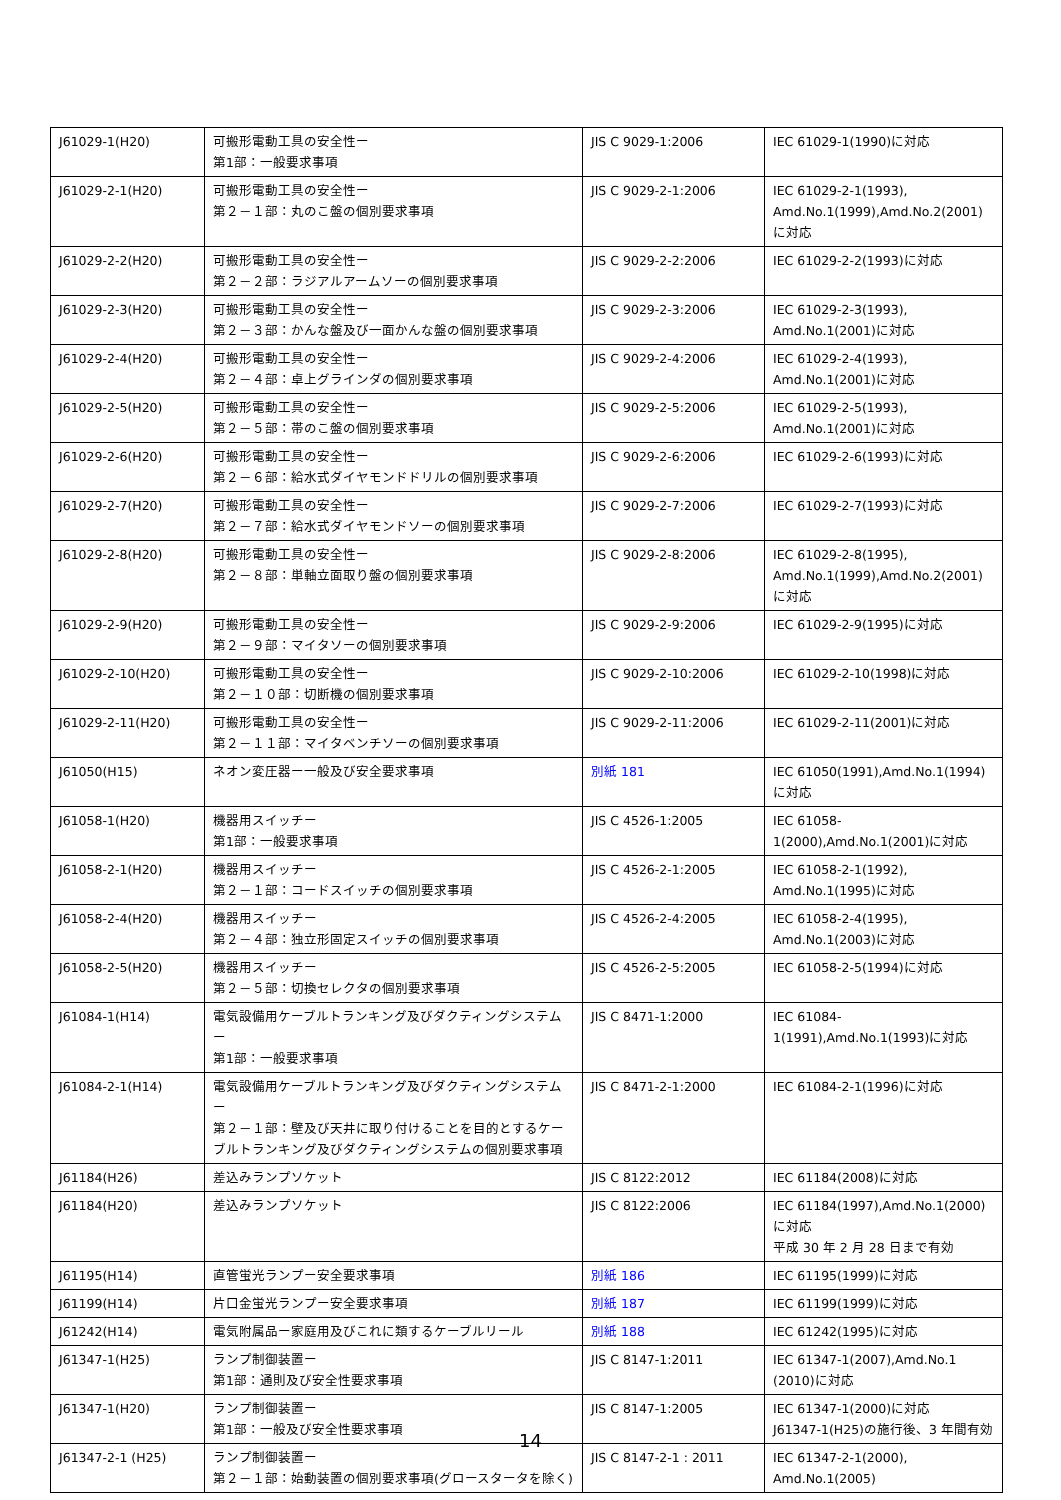| J61029-1(H20) | 可搬形電動工具の安全性ー 第1部：一般要求事項 | JIS C 9029-1:2006 | IEC 61029-1(1990)に対応 |
| J61029-2-1(H20) | 可搬形電動工具の安全性ー 第２－１部：丸のこ盤の個別要求事項 | JIS C 9029-2-1:2006 | IEC 61029-2-1(1993), Amd.No.1(1999),Amd.No.2(2001)に対応 |
| J61029-2-2(H20) | 可搬形電動工具の安全性ー 第２－２部：ラジアルアームソーの個別要求事項 | JIS C 9029-2-2:2006 | IEC 61029-2-2(1993)に対応 |
| J61029-2-3(H20) | 可搬形電動工具の安全性ー 第２－３部：かんな盤及び一面かんな盤の個別要求事項 | JIS C 9029-2-3:2006 | IEC 61029-2-3(1993), Amd.No.1(2001)に対応 |
| J61029-2-4(H20) | 可搬形電動工具の安全性ー 第２－４部：卓上グラインダの個別要求事項 | JIS C 9029-2-4:2006 | IEC 61029-2-4(1993), Amd.No.1(2001)に対応 |
| J61029-2-5(H20) | 可搬形電動工具の安全性ー 第２－５部：帯のこ盤の個別要求事項 | JIS C 9029-2-5:2006 | IEC 61029-2-5(1993), Amd.No.1(2001)に対応 |
| J61029-2-6(H20) | 可搬形電動工具の安全性ー 第２－６部：給水式ダイヤモンドドリルの個別要求事項 | JIS C 9029-2-6:2006 | IEC 61029-2-6(1993)に対応 |
| J61029-2-7(H20) | 可搬形電動工具の安全性ー 第２－７部：給水式ダイヤモンドソーの個別要求事項 | JIS C 9029-2-7:2006 | IEC 61029-2-7(1993)に対応 |
| J61029-2-8(H20) | 可搬形電動工具の安全性ー 第２－８部：単軸立面取り盤の個別要求事項 | JIS C 9029-2-8:2006 | IEC 61029-2-8(1995), Amd.No.1(1999),Amd.No.2(2001)に対応 |
| J61029-2-9(H20) | 可搬形電動工具の安全性ー 第２－９部：マイタソーの個別要求事項 | JIS C 9029-2-9:2006 | IEC 61029-2-9(1995)に対応 |
| J61029-2-10(H20) | 可搬形電動工具の安全性ー 第２－１０部：切断機の個別要求事項 | JIS C 9029-2-10:2006 | IEC 61029-2-10(1998)に対応 |
| J61029-2-11(H20) | 可搬形電動工具の安全性ー 第２－１１部：マイタベンチソーの個別要求事項 | JIS C 9029-2-11:2006 | IEC 61029-2-11(2001)に対応 |
| J61050(H15) | ネオン変圧器ー一般及び安全要求事項 | 別紙 181 | IEC 61050(1991),Amd.No.1(1994)に対応 |
| J61058-1(H20) | 機器用スイッチー 第1部：一般要求事項 | JIS C 4526-1:2005 | IEC 61058-1(2000),Amd.No.1(2001)に対応 |
| J61058-2-1(H20) | 機器用スイッチー 第２－１部：コードスイッチの個別要求事項 | JIS C 4526-2-1:2005 | IEC 61058-2-1(1992), Amd.No.1(1995)に対応 |
| J61058-2-4(H20) | 機器用スイッチー 第２－４部：独立形固定スイッチの個別要求事項 | JIS C 4526-2-4:2005 | IEC 61058-2-4(1995), Amd.No.1(2003)に対応 |
| J61058-2-5(H20) | 機器用スイッチー 第２－５部：切換セレクタの個別要求事項 | JIS C 4526-2-5:2005 | IEC 61058-2-5(1994)に対応 |
| J61084-1(H14) | 電気設備用ケーブルトランキング及びダクティングシステムー 第1部：一般要求事項 | JIS C 8471-1:2000 | IEC 61084-1(1991),Amd.No.1(1993)に対応 |
| J61084-2-1(H14) | 電気設備用ケーブルトランキング及びダクティングシステムー 第２－１部：壁及び天井に取り付けることを目的とするケーブルトランキング及びダクティングシステムの個別要求事項 | JIS C 8471-2-1:2000 | IEC 61084-2-1(1996)に対応 |
| J61184(H26) | 差込みランプソケット | JIS C 8122:2012 | IEC 61184(2008)に対応 |
| J61184(H20) | 差込みランプソケット | JIS C 8122:2006 | IEC 61184(1997),Amd.No.1(2000)に対応 平成 30 年 2 月 28 日まで有効 |
| J61195(H14) | 直管蛍光ランプー安全要求事項 | 別紙 186 | IEC 61195(1999)に対応 |
| J61199(H14) | 片口金蛍光ランプー安全要求事項 | 別紙 187 | IEC 61199(1999)に対応 |
| J61242(H14) | 電気附属品ー家庭用及びこれに類するケーブルリール | 別紙 188 | IEC 61242(1995)に対応 |
| J61347-1(H25) | ランプ制御装置ー 第1部：通則及び安全性要求事項 | JIS C 8147-1:2011 | IEC 61347-1(2007),Amd.No.1 (2010)に対応 |
| J61347-1(H20) | ランプ制御装置ー 第1部：一般及び安全性要求事項 | JIS C 8147-1:2005 | IEC 61347-1(2000)に対応 J61347-1(H25)の施行後、3 年間有効 |
| J61347-2-1 (H25) | ランプ制御装置ー 第２－１部：始動装置の個別要求事項(グロースタータを除く) | JIS C 8147-2-1 : 2011 | IEC 61347-2-1(2000), Amd.No.1(2005) |
14